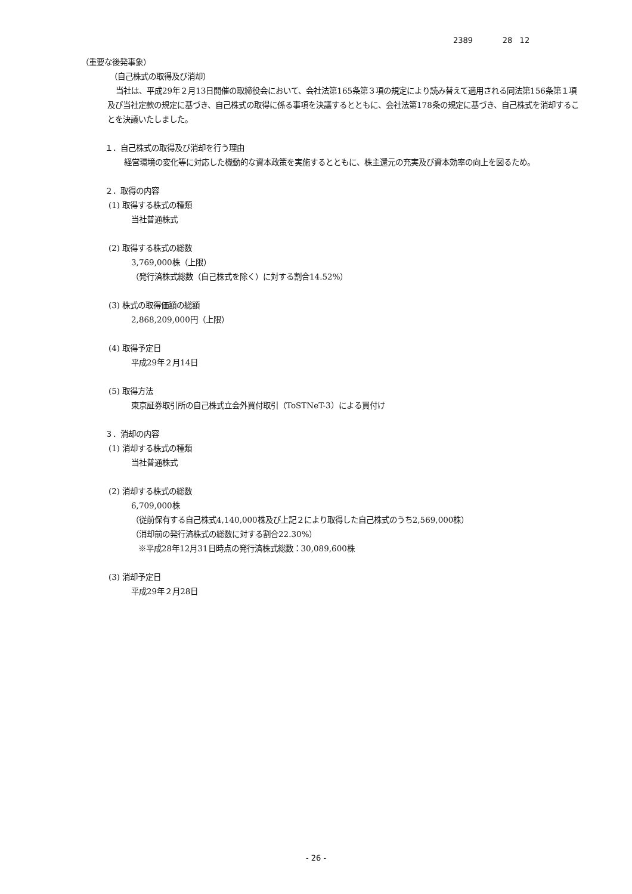2389 28 12
（重要な後発事象）
（自己株式の取得及び消却）
当社は、平成29年２月13日開催の取締役会において、会社法第165条第３項の規定により読み替えて適用される同法第156条第１項及び当社定款の規定に基づき、自己株式の取得に係る事項を決議するとともに、会社法第178条の規定に基づき、自己株式を消却することを決議いたしました。
１．自己株式の取得及び消却を行う理由
経営環境の変化等に対応した機動的な資本政策を実施するとともに、株主還元の充実及び資本効率の向上を図るため。
２．取得の内容
(1) 取得する株式の種類
当社普通株式
(2) 取得する株式の総数
3,769,000株（上限）
（発行済株式総数（自己株式を除く）に対する割合14.52%）
(3) 株式の取得価額の総額
2,868,209,000円（上限）
(4) 取得予定日
平成29年２月14日
(5) 取得方法
東京証券取引所の自己株式立会外買付取引（ToSTNeT-3）による買付け
３．消却の内容
(1) 消却する株式の種類
当社普通株式
(2) 消却する株式の総数
6,709,000株
（従前保有する自己株式4,140,000株及び上記２により取得した自己株式のうち2,569,000株）
（消却前の発行済株式の総数に対する割合22.30%）
※平成28年12月31日時点の発行済株式総数：30,089,600株
(3) 消却予定日
平成29年２月28日
- 26 -